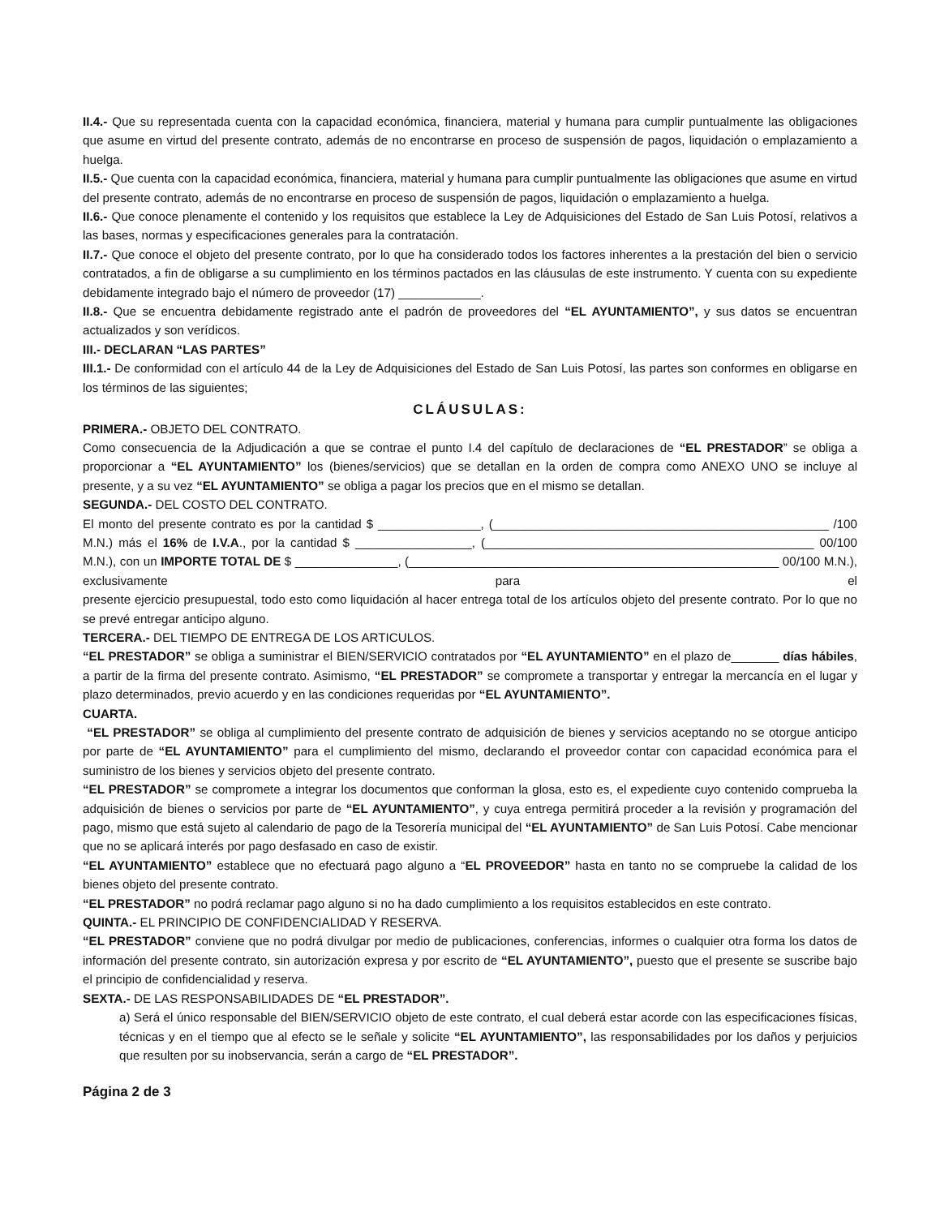II.4.- Que su representada cuenta con la capacidad económica, financiera, material y humana para cumplir puntualmente las obligaciones que asume en virtud del presente contrato, además de no encontrarse en proceso de suspensión de pagos, liquidación o emplazamiento a huelga.
II.5.- Que cuenta con la capacidad económica, financiera, material y humana para cumplir puntualmente las obligaciones que asume en virtud del presente contrato, además de no encontrarse en proceso de suspensión de pagos, liquidación o emplazamiento a huelga.
II.6.- Que conoce plenamente el contenido y los requisitos que establece la Ley de Adquisiciones del Estado de San Luis Potosí, relativos a las bases, normas y especificaciones generales para la contratación.
II.7.- Que conoce el objeto del presente contrato, por lo que ha considerado todos los factores inherentes a la prestación del bien o servicio contratados, a fin de obligarse a su cumplimiento en los términos pactados en las cláusulas de este instrumento. Y cuenta con su expediente debidamente integrado bajo el número de proveedor (17) ____________.
II.8.- Que se encuentra debidamente registrado ante el padrón de proveedores del “EL AYUNTAMIENTO”, y sus datos se encuentran actualizados y son verídicos.
III.- DECLARAN “LAS PARTES”
III.1.- De conformidad con el artículo 44 de la Ley de Adquisiciones del Estado de San Luis Potosí, las partes son conformes en obligarse en los términos de las siguientes;
CLÁUSULAS:
PRIMERA.- OBJETO DEL CONTRATO.
Como consecuencia de la Adjudicación a que se contrae el punto I.4 del capítulo de declaraciones de “EL PRESTADOR” se obliga a proporcionar a “EL AYUNTAMIENTO” los (bienes/servicios) que se detallan en la orden de compra como ANEXO UNO se incluye al presente, y a su vez “EL AYUNTAMIENTO” se obliga a pagar los precios que en el mismo se detallan.
SEGUNDA.- DEL COSTO DEL CONTRATO.
El monto del presente contrato es por la cantidad $ _______________, (_________________________________________________ /100 M.N.) más el 16% de I.V.A., por la cantidad $ _________________, (________________________________________________ 00/100 M.N.), con un IMPORTE TOTAL DE $ _______________, (______________________________________________________ 00/100 M.N.), exclusivamente para el
presente ejercicio presupuestal, todo esto como liquidación al hacer entrega total de los artículos objeto del presente contrato. Por lo que no se prevé entregar anticipo alguno.
TERCERA.- DEL TIEMPO DE ENTREGA DE LOS ARTICULOS.
“EL PRESTADOR” se obliga a suministrar el BIEN/SERVICIO contratados por “EL AYUNTAMIENTO” en el plazo de_______ días hábiles, a partir de la firma del presente contrato. Asimismo, “EL PRESTADOR” se compromete a transportar y entregar la mercancía en el lugar y plazo determinados, previo acuerdo y en las condiciones requeridas por “EL AYUNTAMIENTO”.
CUARTA.
“EL PRESTADOR” se obliga al cumplimiento del presente contrato de adquisición de bienes y servicios aceptando no se otorgue anticipo por parte de “EL AYUNTAMIENTO” para el cumplimiento del mismo, declarando el proveedor contar con capacidad económica para el suministro de los bienes y servicios objeto del presente contrato.
“EL PRESTADOR” se compromete a integrar los documentos que conforman la glosa, esto es, el expediente cuyo contenido comprueba la adquisición de bienes o servicios por parte de “EL AYUNTAMIENTO”, y cuya entrega permitirá proceder a la revisión y programación del pago, mismo que está sujeto al calendario de pago de la Tesorería municipal del “EL AYUNTAMIENTO” de San Luis Potosí. Cabe mencionar que no se aplicará interés por pago desfasado en caso de existir.
“EL AYUNTAMIENTO” establece que no efectuará pago alguno a “EL PROVEEDOR” hasta en tanto no se compruebe la calidad de los bienes objeto del presente contrato.
“EL PRESTADOR” no podrá reclamar pago alguno si no ha dado cumplimiento a los requisitos establecidos en este contrato.
QUINTA.- EL PRINCIPIO DE CONFIDENCIALIDAD Y RESERVA.
“EL PRESTADOR” conviene que no podrá divulgar por medio de publicaciones, conferencias, informes o cualquier otra forma los datos de información del presente contrato, sin autorización expresa y por escrito de “EL AYUNTAMIENTO”, puesto que el presente se suscribe bajo el principio de confidencialidad y reserva.
SEXTA.- DE LAS RESPONSABILIDADES DE “EL PRESTADOR”.
a) Será el único responsable del BIEN/SERVICIO objeto de este contrato, el cual deberá estar acorde con las especificaciones físicas, técnicas y en el tiempo que al efecto se le señale y solicite “EL AYUNTAMIENTO”, las responsabilidades por los daños y perjuicios que resulten por su inobservancia, serán a cargo de “EL PRESTADOR”.
Página 2 de 3